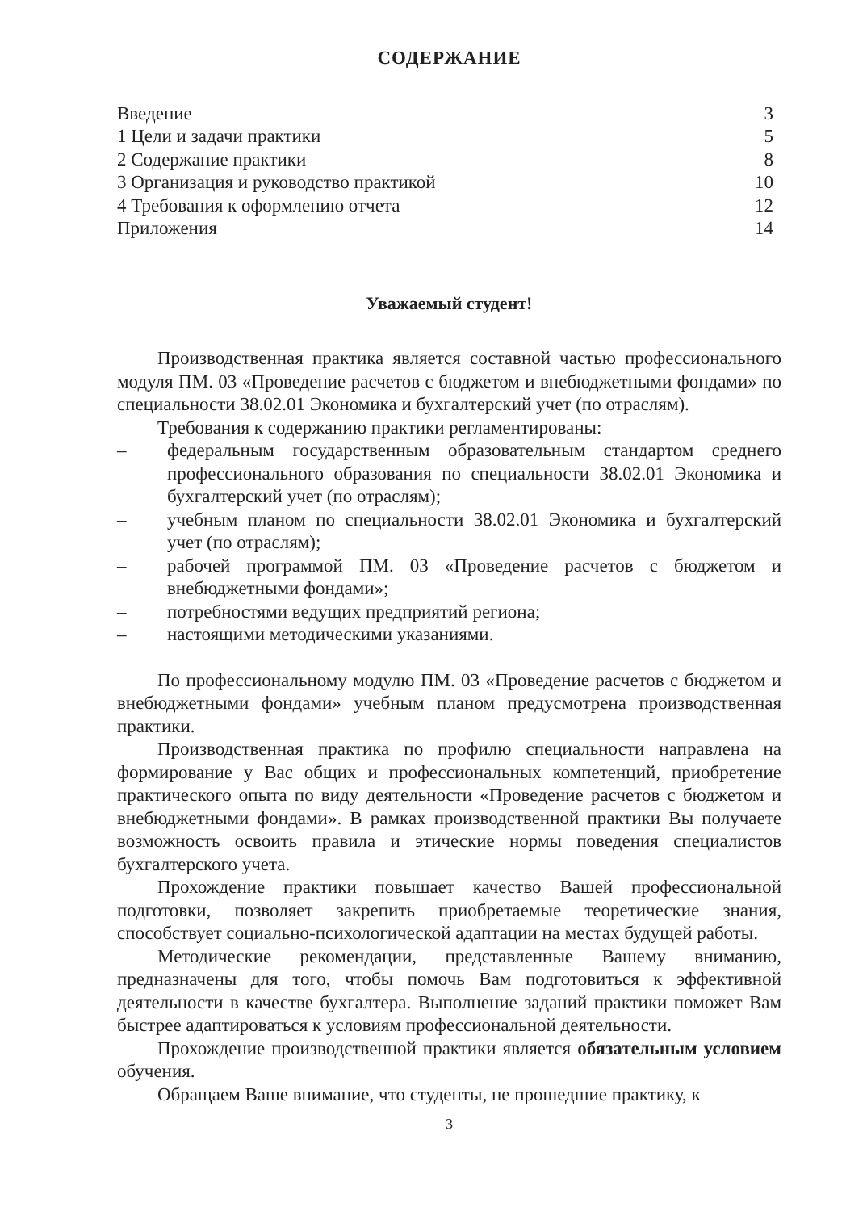СОДЕРЖАНИЕ
Введение 3
1 Цели и задачи практики 5
2 Содержание практики 8
3 Организация и руководство практикой 10
4 Требования к оформлению отчета 12
Приложения 14
Уважаемый студент!
Производственная практика является составной частью профессионального модуля ПМ. 03 «Проведение расчетов с бюджетом и внебюджетными фондами» по специальности 38.02.01 Экономика и бухгалтерский учет (по отраслям).
Требования к содержанию практики регламентированы:
– федеральным государственным образовательным стандартом среднего профессионального образования по специальности 38.02.01 Экономика и бухгалтерский учет (по отраслям);
– учебным планом по специальности 38.02.01 Экономика и бухгалтерский учет (по отраслям);
– рабочей программой ПМ. 03 «Проведение расчетов с бюджетом и внебюджетными фондами»;
– потребностями ведущих предприятий региона;
– настоящими методическими указаниями.
По профессиональному модулю ПМ. 03 «Проведение расчетов с бюджетом и внебюджетными фондами» учебным планом предусмотрена производственная практики.
Производственная практика по профилю специальности направлена на формирование у Вас общих и профессиональных компетенций, приобретение практического опыта по виду деятельности «Проведение расчетов с бюджетом и внебюджетными фондами». В рамках производственной практики Вы получаете возможность освоить правила и этические нормы поведения специалистов бухгалтерского учета.
Прохождение практики повышает качество Вашей профессиональной подготовки, позволяет закрепить приобретаемые теоретические знания, способствует социально-психологической адаптации на местах будущей работы.
Методические рекомендации, представленные Вашему вниманию, предназначены для того, чтобы помочь Вам подготовиться к эффективной деятельности в качестве бухгалтера. Выполнение заданий практики поможет Вам быстрее адаптироваться к условиям профессиональной деятельности.
Прохождение производственной практики является обязательным условием обучения.
Обращаем Ваше внимание, что студенты, не прошедшие практику, к
3